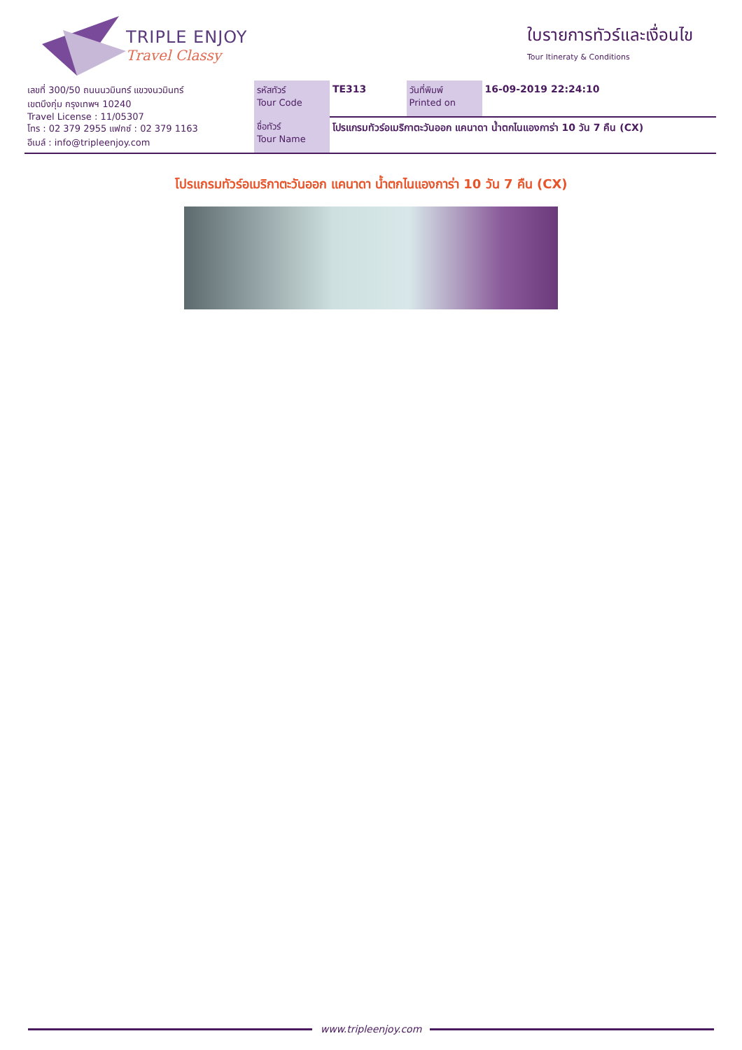TRIPLE ENJOY
Travel Classy
ใบรายการทัวร์และเงื่อนไข
Tour Itineraty & Conditions
| เลขที่ 300/50 ถนนนวมินทร์ แขวงนวมินทร์ เขตบึงกุ่ม กรุงเทพฯ 10240 Travel License : 11/05307 โทร : 02 379 2955 แฟกซ์ : 02 379 1163 อีเมล์ : info@tripleenjoy.com | รหัสทัวร์ Tour Code | TE313 | วันที่พิมพ์ Printed on | 16-09-2019 22:24:10 |
| | ชื่อทัวร์ Tour Name | โปรแกรมทัวร์อเมริกาตะวันออก แคนาดา น้ำตกไนแองการ่า 10 วัน 7 คืน (CX) | | |
โปรแกรมทัวร์อเมริกาตะวันออก แคนาดา น้ำตกไนแองการ่า 10 วัน 7 คืน (CX)
www.tripleenjoy.com